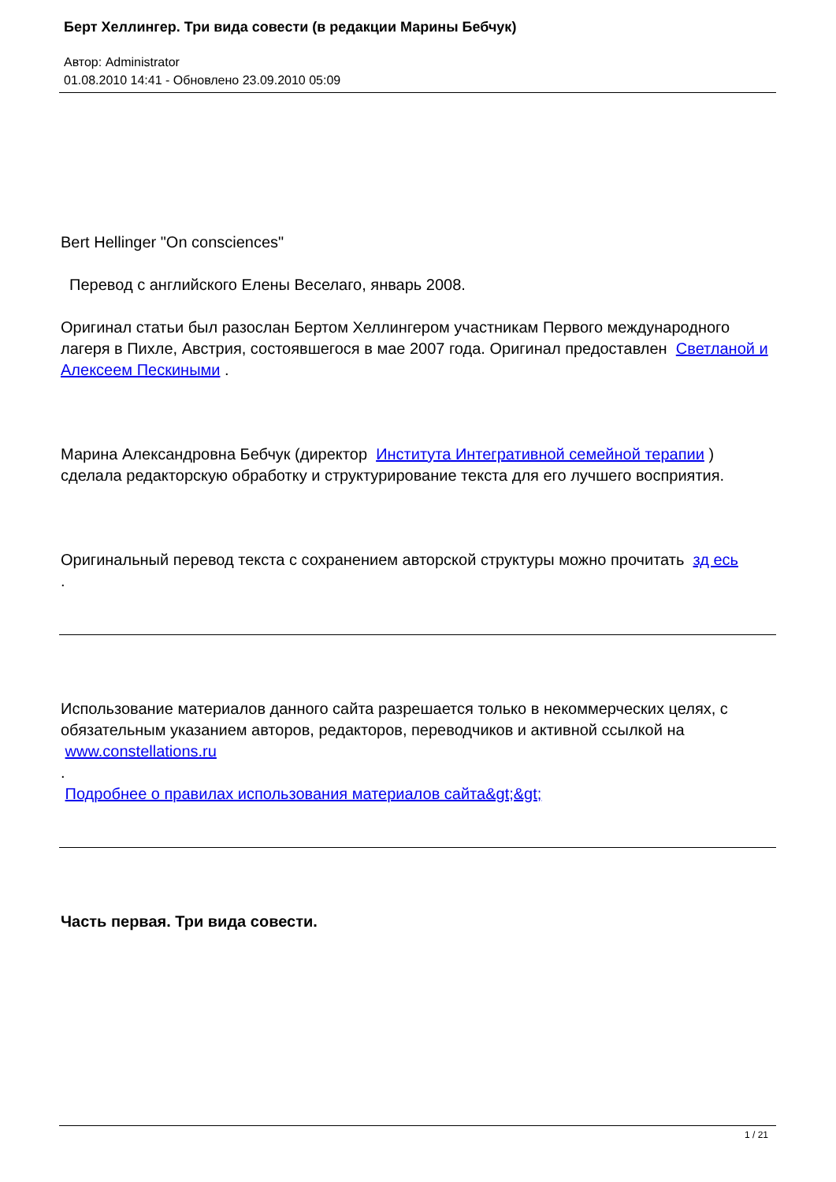Берт Хеллингер. Три вида совести (в редакции Марины Бебчук)
Автор: Administrator
01.08.2010 14:41 - Обновлено 23.09.2010 05:09
Bert Hellinger "On consciences"
Перевод с английского Елены Веселаго, январь 2008.
Оригинал статьи был разослан Бертом Хеллингером участникам Первого международного лагеря в Пихле, Австрия, состоявшегося в мае 2007 года. Оригинал предоставлен Светланой и Алексеем Пескиными .
Марина Александровна Бебчук (директор Института Интегративной семейной терапии ) сделала редакторскую обработку и структурирование текста для его лучшего восприятия.
Оригинальный перевод текста с сохранением авторской структуры можно прочитать зд есь
.
Использование материалов данного сайта разрешается только в некоммерческих целях, с обязательным указанием авторов, редакторов, переводчиков и активной ссылкой на www.constellations.ru
.
Подробнее о правилах использования материалов сайта&gt;&gt;
Часть первая. Три вида совести.
1 / 21